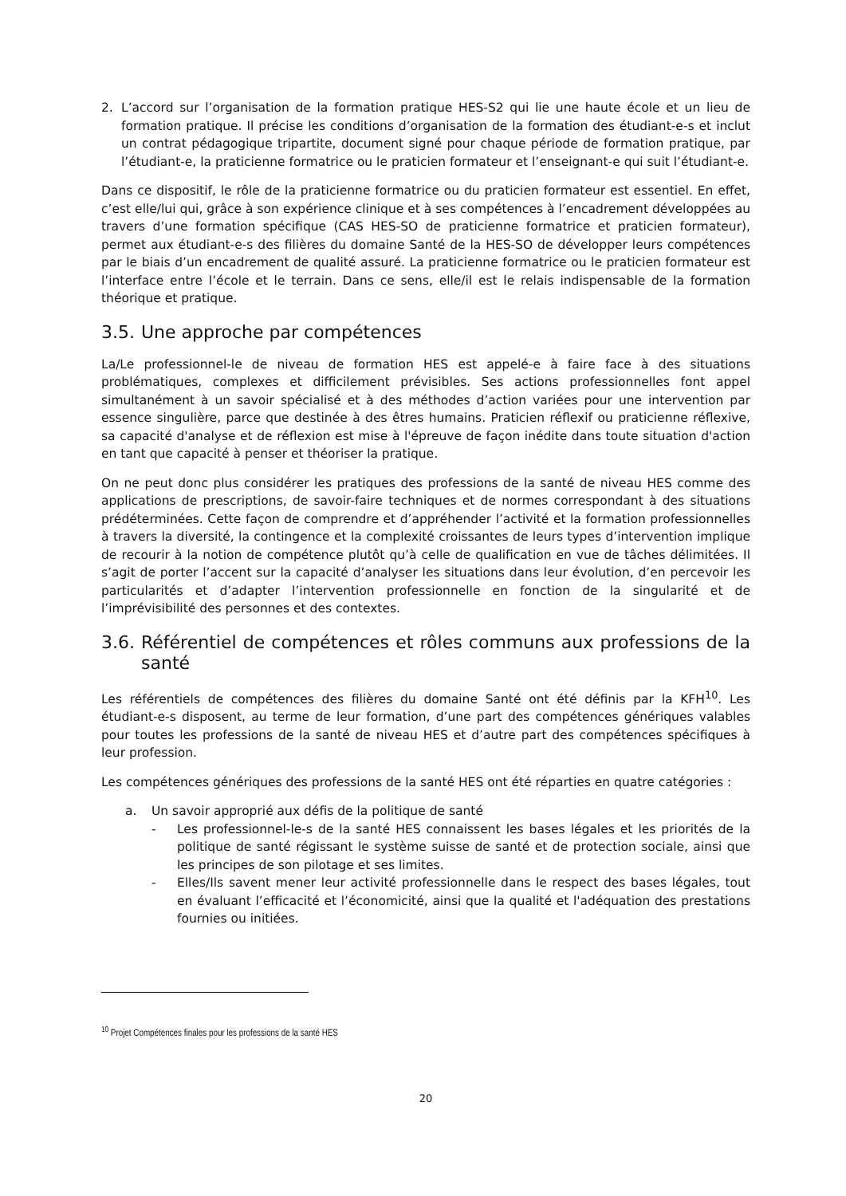2. L’accord sur l’organisation de la formation pratique HES-S2 qui lie une haute école et un lieu de formation pratique. Il précise les conditions d’organisation de la formation des étudiant-e-s et inclut un contrat pédagogique tripartite, document signé pour chaque période de formation pratique, par l’étudiant-e, la praticienne formatrice ou le praticien formateur et l’enseignant-e qui suit l’étudiant-e.
Dans ce dispositif, le rôle de la praticienne formatrice ou du praticien formateur est essentiel. En effet, c’est elle/lui qui, grâce à son expérience clinique et à ses compétences à l’encadrement développées au travers d’une formation spécifique (CAS HES-SO de praticienne formatrice et praticien formateur), permet aux étudiant-e-s des filières du domaine Santé de la HES-SO de développer leurs compétences par le biais d’un encadrement de qualité assuré. La praticienne formatrice ou le praticien formateur est l’interface entre l’école et le terrain. Dans ce sens, elle/il est le relais indispensable de la formation théorique et pratique.
3.5. Une approche par compétences
La/Le professionnel-le de niveau de formation HES est appelé-e à faire face à des situations problématiques, complexes et difficilement prévisibles. Ses actions professionnelles font appel simultanément à un savoir spécialisé et à des méthodes d’action variées pour une intervention par essence singulière, parce que destinée à des êtres humains. Praticien réflexif ou praticienne réflexive, sa capacité d'analyse et de réflexion est mise à l'épreuve de façon inédite dans toute situation d'action en tant que capacité à penser et théoriser la pratique.
On ne peut donc plus considérer les pratiques des professions de la santé de niveau HES comme des applications de prescriptions, de savoir-faire techniques et de normes correspondant à des situations prédéterminées. Cette façon de comprendre et d’appréhender l’activité et la formation professionnelles à travers la diversité, la contingence et la complexité croissantes de leurs types d’intervention implique de recourir à la notion de compétence plutôt qu’à celle de qualification en vue de tâches délimitées. Il s’agit de porter l’accent sur la capacité d’analyser les situations dans leur évolution, d’en percevoir les particularités et d’adapter l’intervention professionnelle en fonction de la singularité et de l’imprévisibilité des personnes et des contextes.
3.6. Référentiel de compétences et rôles communs aux professions de la santé
Les référentiels de compétences des filières du domaine Santé ont été définis par la KFH<sup>10</sup>. Les étudiant-e-s disposent, au terme de leur formation, d’une part des compétences génériques valables pour toutes les professions de la santé de niveau HES et d’autre part des compétences spécifiques à leur profession.
Les compétences génériques des professions de la santé HES ont été réparties en quatre catégories :
a. Un savoir approprié aux défis de la politique de santé
- Les professionnel-le-s de la santé HES connaissent les bases légales et les priorités de la politique de santé régissant le système suisse de santé et de protection sociale, ainsi que les principes de son pilotage et ses limites.
- Elles/Ils savent mener leur activité professionnelle dans le respect des bases légales, tout en évaluant l’efficacité et l’économicité, ainsi que la qualité et l'adéquation des prestations fournies ou initiées.
<sup>10</sup> Projet Compétences finales pour les professions de la santé HES
20